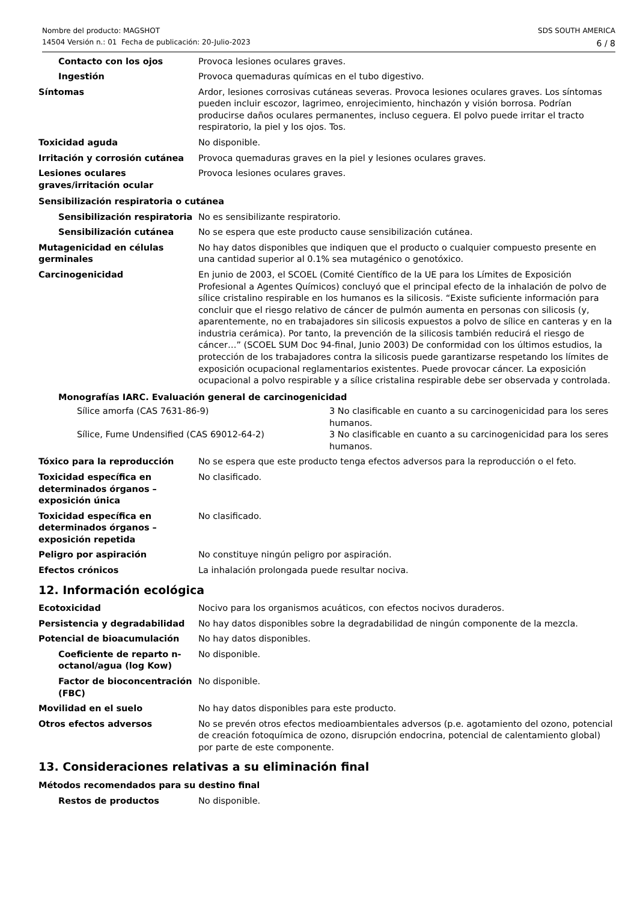Nombre del producto: MAGSHOT
14504 Versión n.: 01 Fecha de publicación: 20-Julio-2023
SDS SOUTH AMERICA
6 / 8
Contacto con los ojos Provoca lesiones oculares graves.
Ingestión Provoca quemaduras químicas en el tubo digestivo.
Síntomas Ardor, lesiones corrosivas cutáneas severas. Provoca lesiones oculares graves. Los síntomas pueden incluir escozor, lagrimeo, enrojecimiento, hinchazón y visión borrosa. Podrían producirse daños oculares permanentes, incluso ceguera. El polvo puede irritar el tracto respiratorio, la piel y los ojos. Tos.
Toxicidad aguda No disponible.
Irritación y corrosión cutánea
Provoca quemaduras graves en la piel y lesiones oculares graves.
Lesiones oculares graves/irritación ocular
Provoca lesiones oculares graves.
Sensibilización respiratoria o cutánea
Sensibilización respiratoria
No es sensibilizante respiratorio.
Sensibilización cutánea No se espera que este producto cause sensibilización cutánea.
Mutagenicidad en células germinales
No hay datos disponibles que indiquen que el producto o cualquier compuesto presente en una cantidad superior al 0.1% sea mutagénico o genotóxico.
Carcinogenicidad En junio de 2003, el SCOEL (Comité Científico de la UE para los Límites de Exposición Profesional a Agentes Químicos) concluyó que el principal efecto de la inhalación de polvo de sílice cristalino respirable en los humanos es la silicosis. “Existe suficiente información para concluir que el riesgo relativo de cáncer de pulmón aumenta en personas con silicosis (y, aparentemente, no en trabajadores sin silicosis expuestos a polvo de sílice en canteras y en la industria cerámica). Por tanto, la prevención de la silicosis también reducirá el riesgo de cáncer…” (SCOEL SUM Doc 94-final, Junio 2003) De conformidad con los últimos estudios, la protección de los trabajadores contra la silicosis puede garantizarse respetando los límites de exposición ocupacional reglamentarios existentes. Puede provocar cáncer. La exposición ocupacional a polvo respirable y a sílice cristalina respirable debe ser observada y controlada.
Monografías IARC. Evaluación general de carcinogenicidad
Sílice amorfa (CAS 7631-86-9) 3 No clasificable en cuanto a su carcinogenicidad para los seres humanos.
Sílice, Fume Undensified (CAS 69012-64-2) 3 No clasificable en cuanto a su carcinogenicidad para los seres humanos.
Tóxico para la reproducción No se espera que este producto tenga efectos adversos para la reproducción o el feto.
Toxicidad específica en determinados órganos – exposición única
No clasificado.
Toxicidad específica en determinados órganos – exposición repetida
No clasificado.
Peligro por aspiración No constituye ningún peligro por aspiración.
Efectos crónicos La inhalación prolongada puede resultar nociva.
12. Información ecológica
Ecotoxicidad Nocivo para los organismos acuáticos, con efectos nocivos duraderos.
Persistencia y degradabilidad No hay datos disponibles sobre la degradabilidad de ningún componente de la mezcla.
Potencial de bioacumulación No hay datos disponibles.
Coeficiente de reparto n-octanol/agua (log Kow)
No disponible.
Factor de bioconcentración (FBC)
No disponible.
Movilidad en el suelo No hay datos disponibles para este producto.
Otros efectos adversos No se prevén otros efectos medioambientales adversos (p.e. agotamiento del ozono, potencial de creación fotoquímica de ozono, disrupción endocrina, potencial de calentamiento global) por parte de este componente.
13. Consideraciones relativas a su eliminación final
Métodos recomendados para su destino final
Restos de productos No disponible.